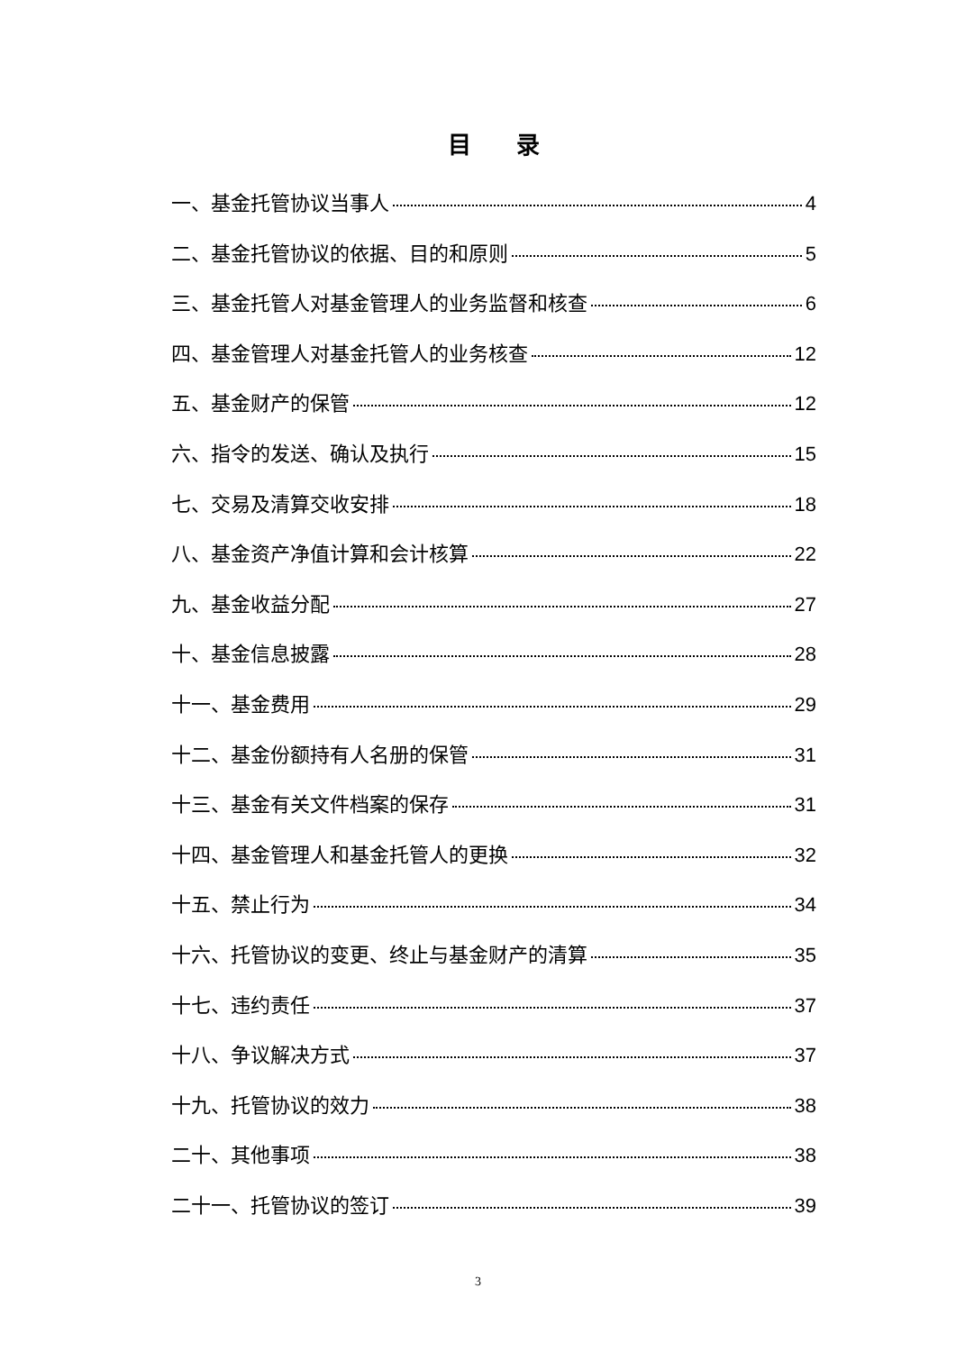目 录
一、基金托管协议当事人 4
二、基金托管协议的依据、目的和原则 5
三、基金托管人对基金管理人的业务监督和核查 6
四、基金管理人对基金托管人的业务核查 12
五、基金财产的保管 12
六、指令的发送、确认及执行 15
七、交易及清算交收安排 18
八、基金资产净值计算和会计核算 22
九、基金收益分配 27
十、基金信息披露 28
十一、基金费用 29
十二、基金份额持有人名册的保管 31
十三、基金有关文件档案的保存 31
十四、基金管理人和基金托管人的更换 32
十五、禁止行为 34
十六、托管协议的变更、终止与基金财产的清算 35
十七、违约责任 37
十八、争议解决方式 37
十九、托管协议的效力 38
二十、其他事项 38
二十一、托管协议的签订 39
3